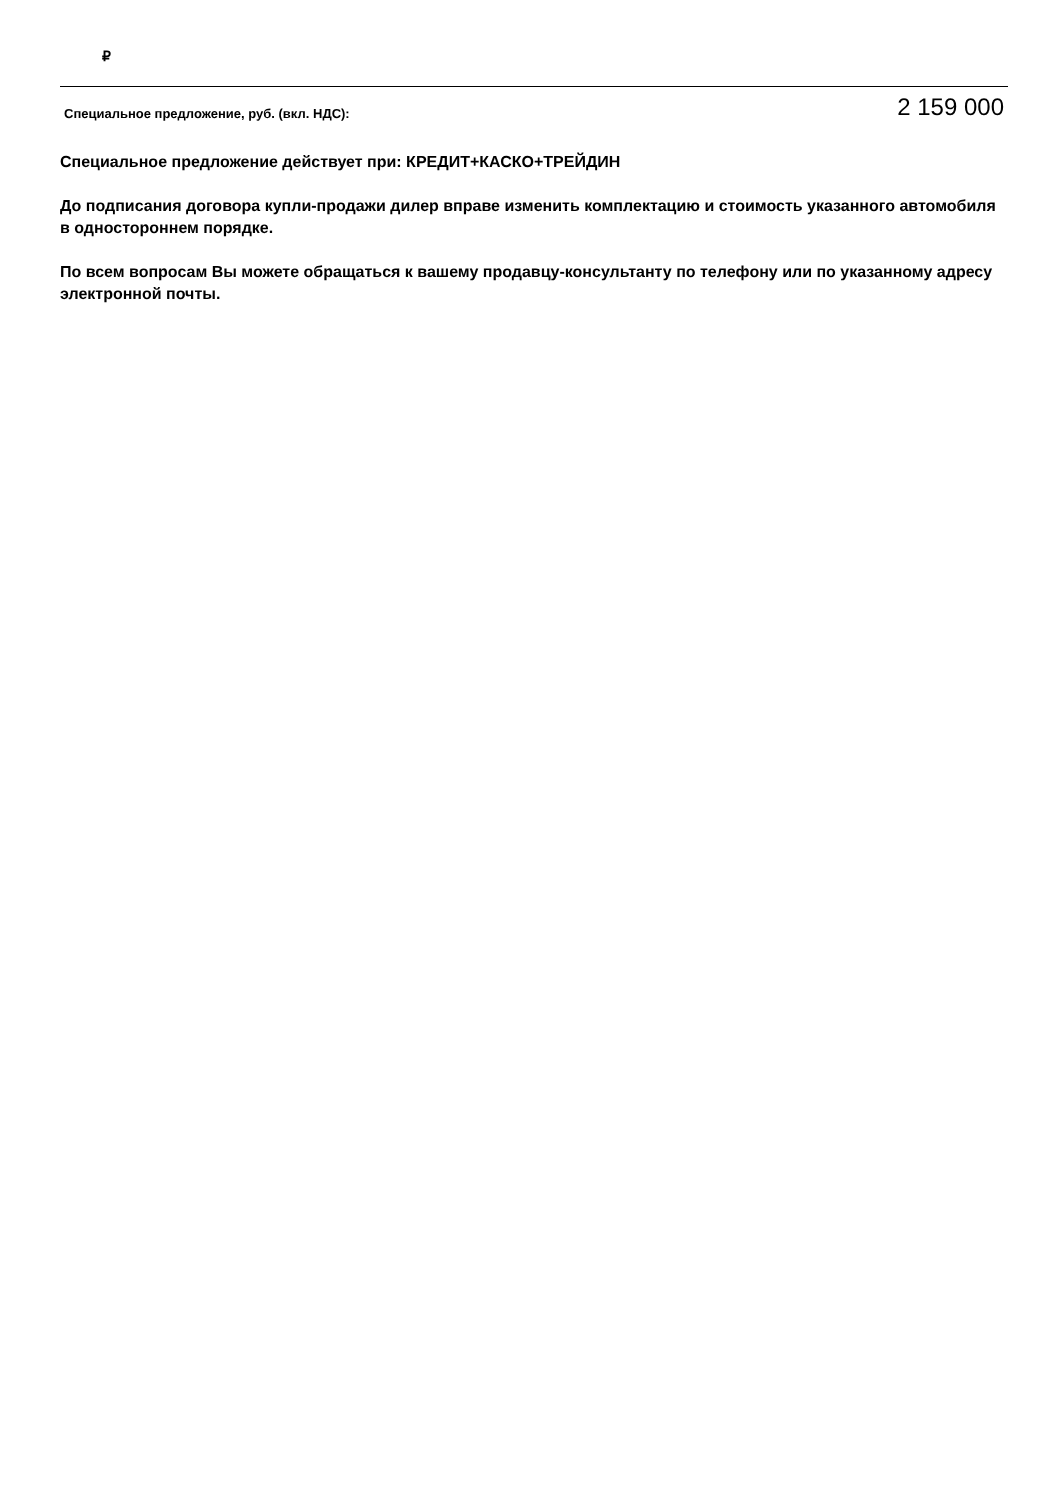₽
Специальное предложение, руб. (вкл. НДС): 2 159 000
Специальное предложение действует при: КРЕДИТ+КАСКО+ТРЕЙДИН
До подписания договора купли-продажи дилер вправе изменить комплектацию и стоимость указанного автомобиля в одностороннем порядке.
По всем вопросам Вы можете обращаться к вашему продавцу-консультанту по телефону или по указанному адресу электронной почты.